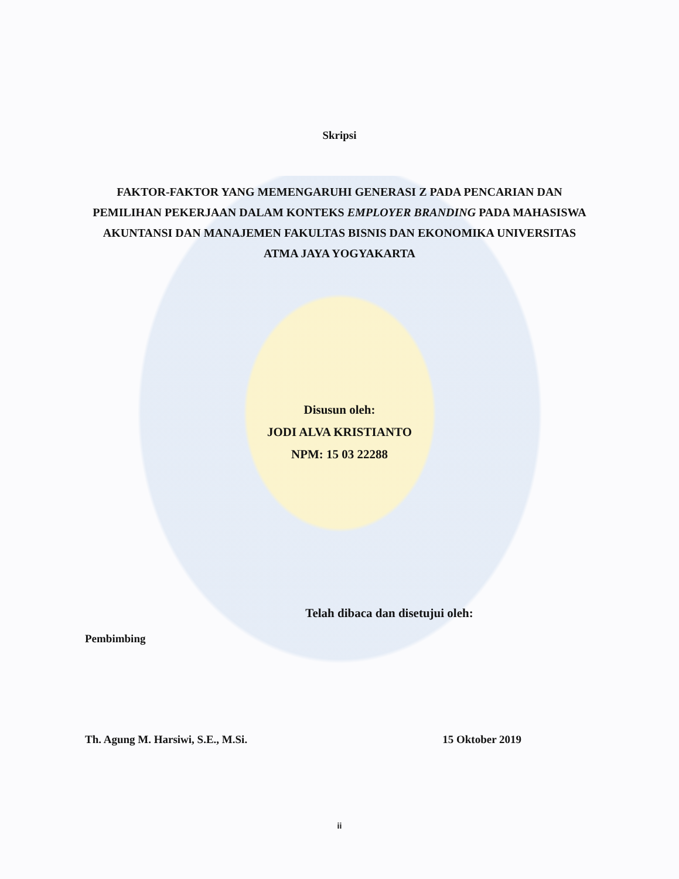Skripsi
FAKTOR-FAKTOR YANG MEMENGARUHI GENERASI Z PADA PENCARIAN DAN PEMILIHAN PEKERJAAN DALAM KONTEKS EMPLOYER BRANDING PADA MAHASISWA AKUNTANSI DAN MANAJEMEN FAKULTAS BISNIS DAN EKONOMIKA UNIVERSITAS ATMA JAYA YOGYAKARTA
Disusun oleh:
JODI ALVA KRISTIANTO
NPM: 15 03 22288
Telah dibaca dan disetujui oleh:
Pembimbing
Th. Agung M. Harsiwi, S.E., M.Si. 15 Oktober 2019
ii